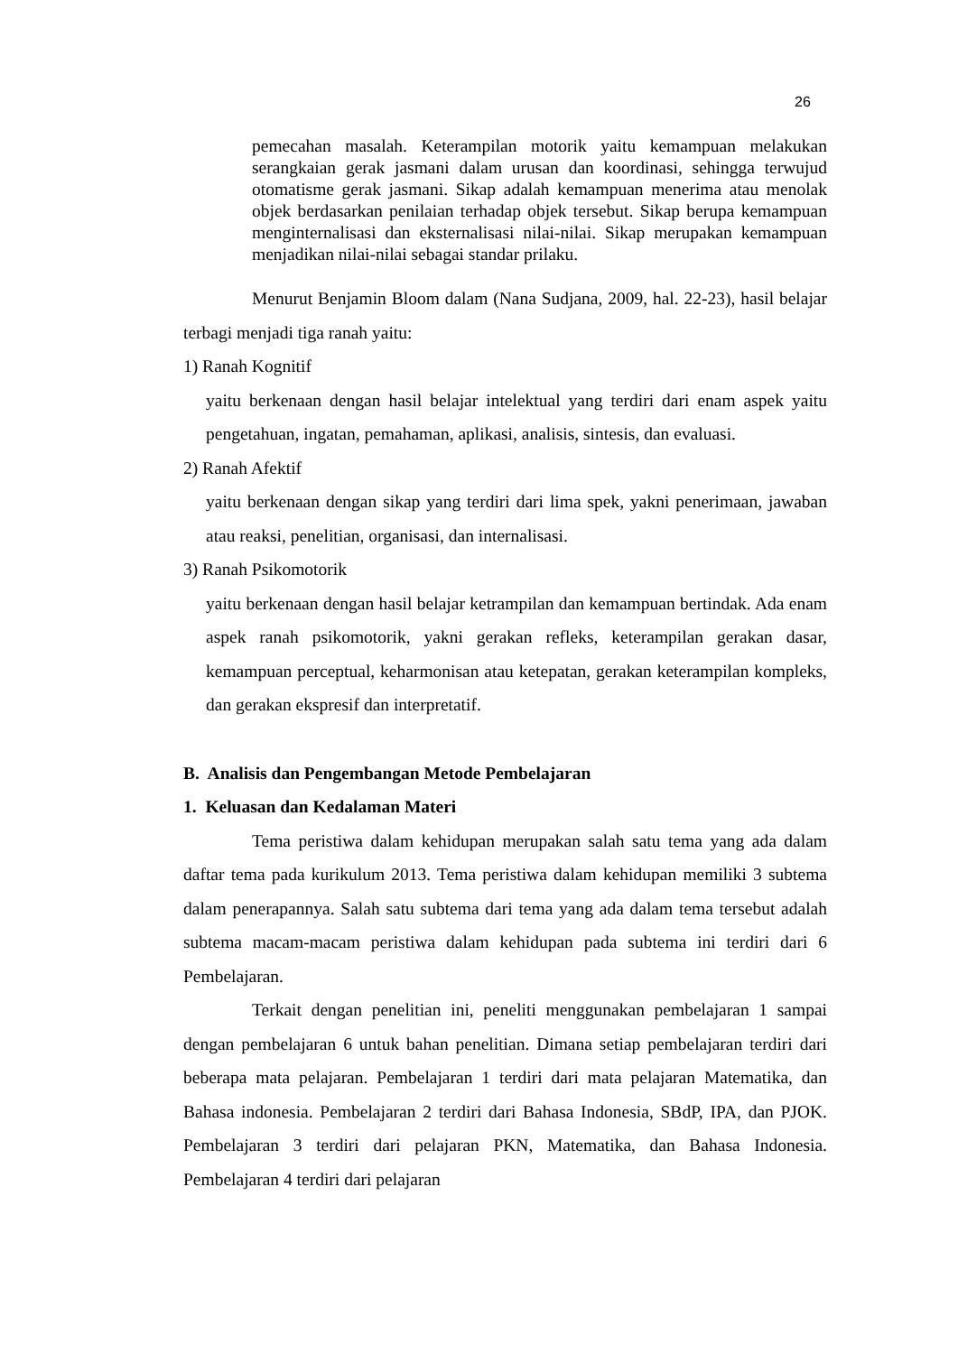26
pemecahan masalah. Keterampilan motorik yaitu kemampuan melakukan serangkaian gerak jasmani dalam urusan dan koordinasi, sehingga terwujud otomatisme gerak jasmani. Sikap adalah kemampuan menerima atau menolak objek berdasarkan penilaian terhadap objek tersebut. Sikap berupa kemampuan menginternalisasi dan eksternalisasi nilai-nilai. Sikap merupakan kemampuan menjadikan nilai-nilai sebagai standar prilaku.
Menurut Benjamin Bloom dalam (Nana Sudjana, 2009, hal. 22-23), hasil belajar terbagi menjadi tiga ranah yaitu:
1) Ranah Kognitif
yaitu berkenaan dengan hasil belajar intelektual yang terdiri dari enam aspek yaitu pengetahuan, ingatan, pemahaman, aplikasi, analisis, sintesis, dan evaluasi.
2) Ranah Afektif
yaitu berkenaan dengan sikap yang terdiri dari lima spek, yakni penerimaan, jawaban atau reaksi, penelitian, organisasi, dan internalisasi.
3) Ranah Psikomotorik
yaitu berkenaan dengan hasil belajar ketrampilan dan kemampuan bertindak. Ada enam aspek ranah psikomotorik, yakni gerakan refleks, keterampilan gerakan dasar, kemampuan perceptual, keharmonisan atau ketepatan, gerakan keterampilan kompleks, dan gerakan ekspresif dan interpretatif.
B. Analisis dan Pengembangan Metode Pembelajaran
1. Keluasan dan Kedalaman Materi
Tema peristiwa dalam kehidupan merupakan salah satu tema yang ada dalam daftar tema pada kurikulum 2013. Tema peristiwa dalam kehidupan memiliki 3 subtema dalam penerapannya. Salah satu subtema dari tema yang ada dalam tema tersebut adalah subtema macam-macam peristiwa dalam kehidupan pada subtema ini terdiri dari 6 Pembelajaran.
Terkait dengan penelitian ini, peneliti menggunakan pembelajaran 1 sampai dengan pembelajaran 6 untuk bahan penelitian. Dimana setiap pembelajaran terdiri dari beberapa mata pelajaran. Pembelajaran 1 terdiri dari mata pelajaran Matematika, dan Bahasa indonesia. Pembelajaran 2 terdiri dari Bahasa Indonesia, SBdP, IPA, dan PJOK. Pembelajaran 3 terdiri dari pelajaran PKN, Matematika, dan Bahasa Indonesia. Pembelajaran 4 terdiri dari pelajaran